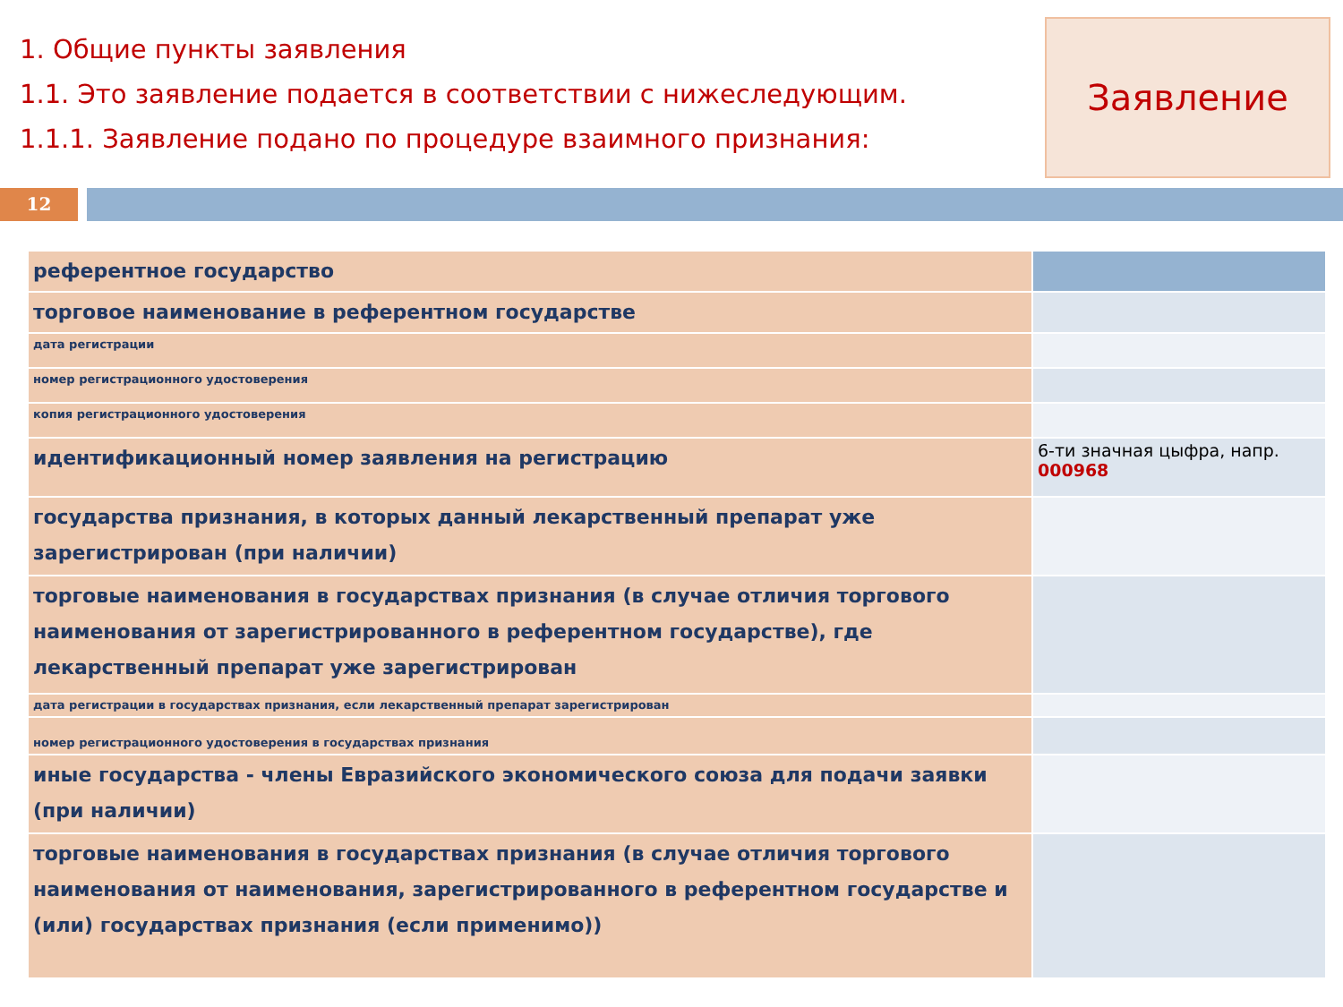1. Общие пункты заявления
1.1. Это заявление подается в соответствии с нижеследующим.
1.1.1. Заявление подано по процедуре взаимного признания:
Заявление
12
| референтное государство | |
| торговое наименование в референтном государстве | |
| дата регистрации | |
| номер регистрационного удостоверения | |
| копия регистрационного удостоверения | |
| идентификационный номер заявления на регистрацию | 6-ти значная цыфра, напр. 000968 |
| государства признания, в которых данный лекарственный препарат уже зарегистрирован (при наличии) | |
| торговые наименования в государствах признания (в случае отличия торгового наименования от зарегистрированного в референтном государстве), где лекарственный препарат уже зарегистрирован | |
| дата регистрации в государствах признания, если лекарственный препарат зарегистрирован | |
| номер регистрационного удостоверения в государствах признания | |
| иные государства - члены Евразийского экономического союза для подачи заявки (при наличии) | |
| торговые наименования в государствах признания (в случае отличия торгового наименования от наименования, зарегистрированного в референтном государстве и (или) государствах признания (если применимо)) | |